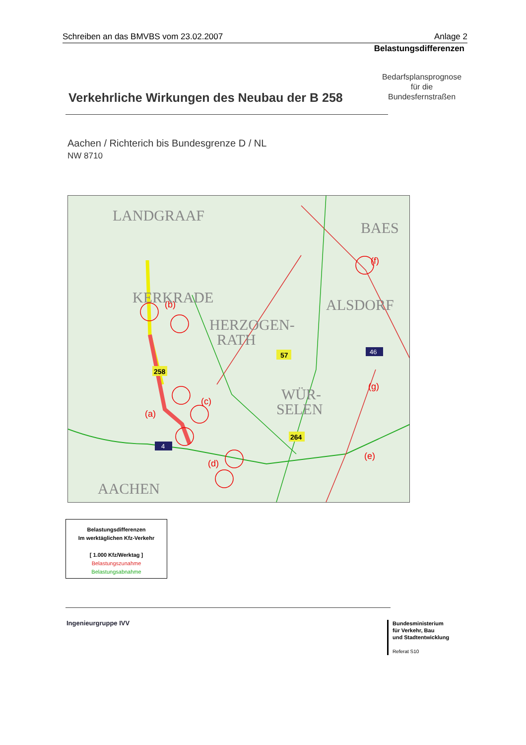Schreiben an das BMVBS vom 23.02.2007 Anlage 2
Belastungsdifferenzen
Bedarfsplansprognose
für die
Bundesfernstraßen
Verkehrliche Wirkungen des Neubau der B 258
Aachen / Richterich bis Bundesgrenze D / NL
NW 8710
(a)
(b)
(c)
(d)
(f)
(e)
(g)
LANDGRAAF
KERKRADE
HERZOGEN-
RATH
ALSDORF
WÜR-
SELEN
AACHEN
BAES
258
57
264
4
46
Belastungsdifferenzen
Im werktäglichen Kfz-Verkehr
[ 1.000 Kfz/Werktag ]
Belastungszunahme
Belastungsabnahme
Ingenieurgruppe IVV
Bundesministerium
für Verkehr, Bau
und Stadtentwicklung
Referat S10